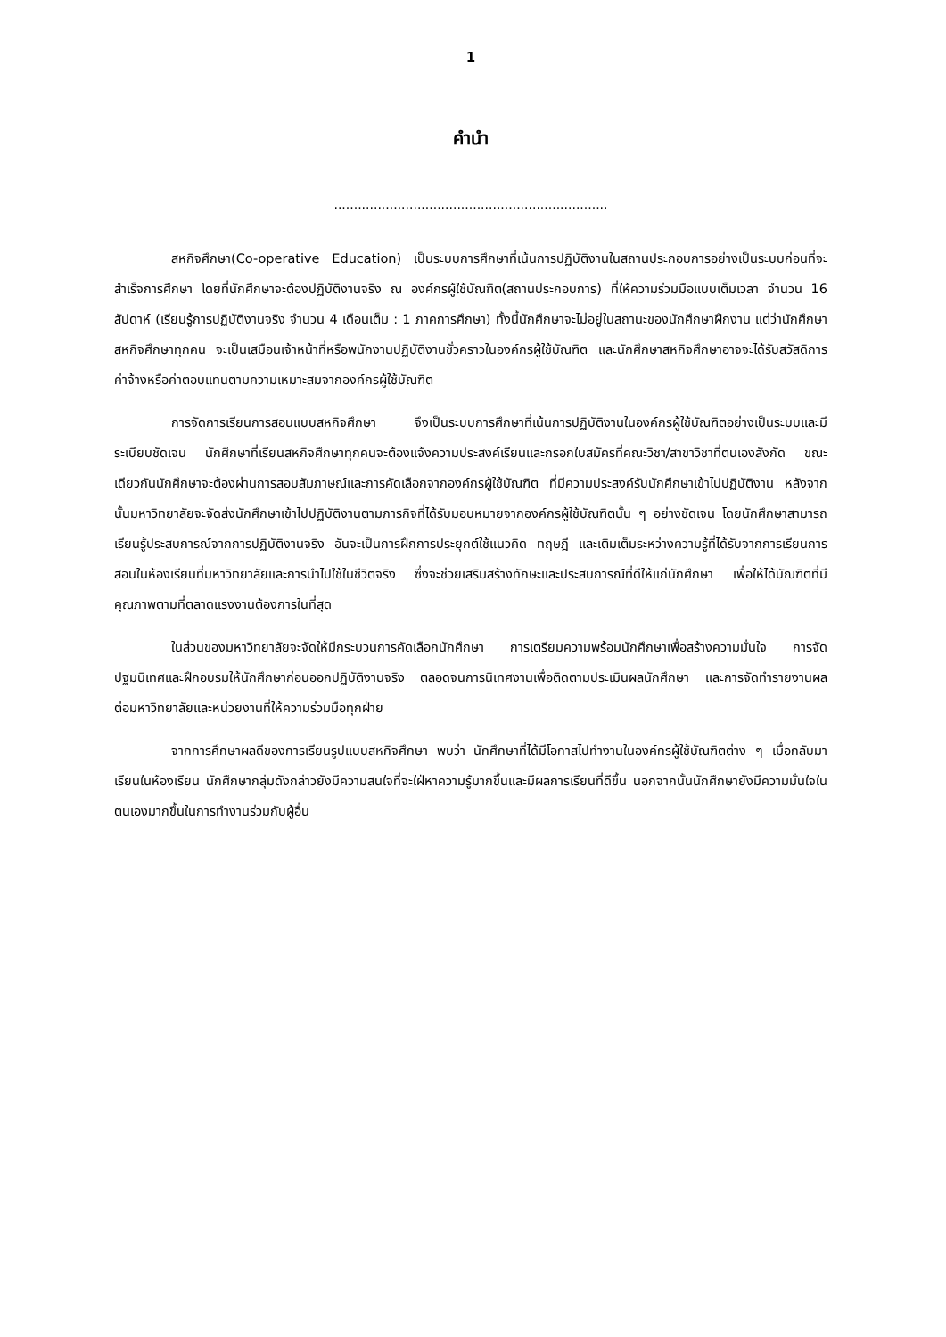1
คำนำ
.....................................................................
สหกิจศึกษา(Co-operative Education) เป็นระบบการศึกษาที่เน้นการปฏิบัติงานในสถานประกอบการอย่างเป็นระบบก่อนที่จะสำเร็จการศึกษา โดยที่นักศึกษาจะต้องปฏิบัติงานจริง ณ องค์กรผู้ใช้บัณฑิต(สถานประกอบการ) ที่ให้ความร่วมมือแบบเต็มเวลา จำนวน 16 สัปดาห์ (เรียนรู้การปฏิบัติงานจริง จำนวน 4 เดือนเต็ม : 1 ภาคการศึกษา) ทั้งนี้นักศึกษาจะไม่อยู่ในสถานะของนักศึกษาฝึกงาน แต่ว่านักศึกษาสหกิจศึกษาทุกคน จะเป็นเสมือนเจ้าหน้าที่หรือพนักงานปฏิบัติงานชั่วคราวในองค์กรผู้ใช้บัณฑิต และนักศึกษาสหกิจศึกษาอาจจะได้รับสวัสดิการ ค่าจ้างหรือค่าตอบแทนตามความเหมาะสมจากองค์กรผู้ใช้บัณฑิต
การจัดการเรียนการสอนแบบสหกิจศึกษา จึงเป็นระบบการศึกษาที่เน้นการปฏิบัติงานในองค์กรผู้ใช้บัณฑิตอย่างเป็นระบบและมีระเบียบชัดเจน นักศึกษาที่เรียนสหกิจศึกษาทุกคนจะต้องแจ้งความประสงค์เรียนและกรอกใบสมัครที่คณะวิชา/สาขาวิชาที่ตนเองสังกัด ขณะเดียวกันนักศึกษาจะต้องผ่านการสอบสัมภาษณ์และการคัดเลือกจากองค์กรผู้ใช้บัณฑิต ที่มีความประสงค์รับนักศึกษาเข้าไปปฏิบัติงาน หลังจากนั้นมหาวิทยาลัยจะจัดส่งนักศึกษาเข้าไปปฏิบัติงานตามภารกิจที่ได้รับมอบหมายจากองค์กรผู้ใช้บัณฑิตนั้น ๆ อย่างชัดเจน โดยนักศึกษาสามารถเรียนรู้ประสบการณ์จากการปฏิบัติงานจริง อันจะเป็นการฝึกการประยุกต์ใช้แนวคิด ทฤษฎี และเติมเต็มระหว่างความรู้ที่ได้รับจากการเรียนการสอนในห้องเรียนที่มหาวิทยาลัยและการนำไปใช้ในชีวิตจริง ซึ่งจะช่วยเสริมสร้างทักษะและประสบการณ์ที่ดีให้แก่นักศึกษา เพื่อให้ได้บัณฑิตที่มีคุณภาพตามที่ตลาดแรงงานต้องการในที่สุด
ในส่วนของมหาวิทยาลัยจะจัดให้มีกระบวนการคัดเลือกนักศึกษา การเตรียมความพร้อมนักศึกษาเพื่อสร้างความมั่นใจ การจัดปฐมนิเทศและฝึกอบรมให้นักศึกษาก่อนออกปฏิบัติงานจริง ตลอดจนการนิเทศงานเพื่อติดตามประเมินผลนักศึกษา และการจัดทำรายงานผลต่อมหาวิทยาลัยและหน่วยงานที่ให้ความร่วมมือทุกฝ่าย
จากการศึกษาผลดีของการเรียนรูปแบบสหกิจศึกษา พบว่า นักศึกษาที่ได้มีโอกาสไปทำงานในองค์กรผู้ใช้บัณฑิตต่าง ๆ เมื่อกลับมาเรียนในห้องเรียน นักศึกษากลุ่มดังกล่าวยังมีความสนใจที่จะใฝ่หาความรู้มากขึ้นและมีผลการเรียนที่ดีขึ้น นอกจากนั้นนักศึกษายังมีความมั่นใจในตนเองมากขึ้นในการทำงานร่วมกับผู้อื่น